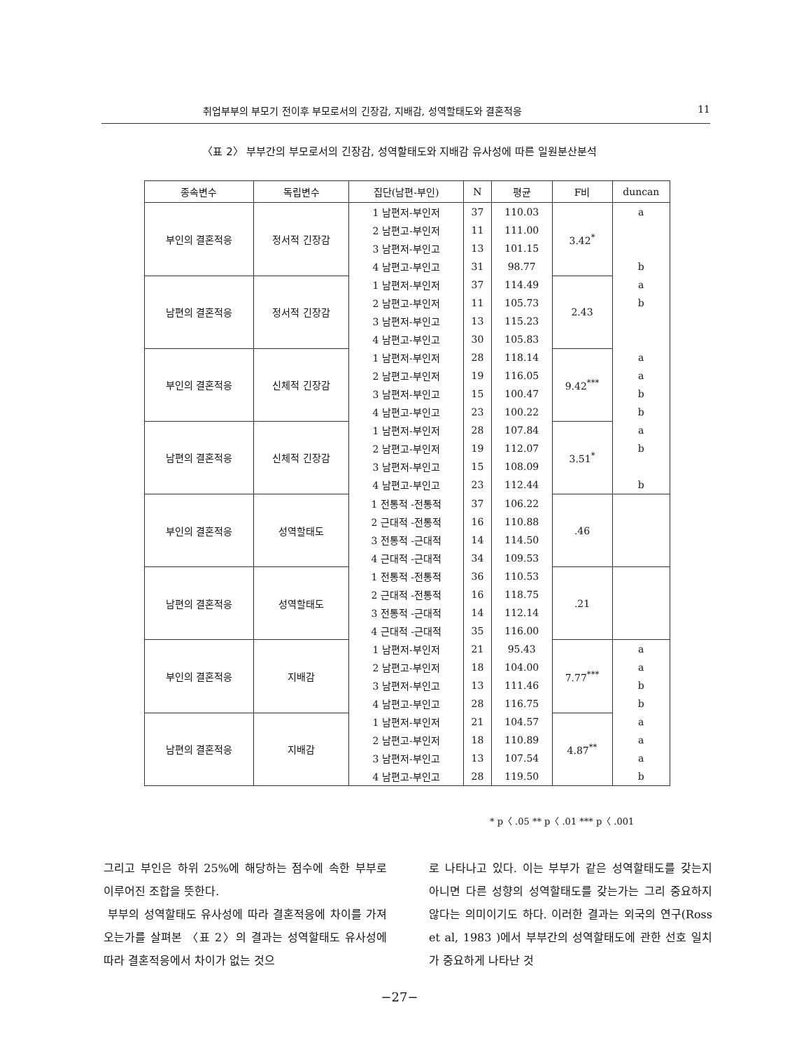취업부부의 부모기 전이후 부모로서의 긴장감, 지배감, 성역할태도와 결혼적응 11
〈표 2〉 부부간의 부모로서의 긴장감, 성역할태도와 지배감 유사성에 따른 일원분산분석
| 종속변수 | 독립변수 | 집단(남편-부인) | N | 평균 | F비 | duncan |
| --- | --- | --- | --- | --- | --- | --- |
| 부인의 결혼적응 | 정서적 긴장감 | 1 남편저-부인저 | 37 | 110.03 | 3.42<sup>*</sup> | a |
| | | 2 남편고-부인저 | 11 | 111.00 | | |
| | | 3 남편저-부인고 | 13 | 101.15 | | |
| | | 4 남편고-부인고 | 31 | 98.77 | | b |
| 남편의 결혼적응 | 정서적 긴장감 | 1 남편저-부인저 | 37 | 114.49 | 2.43 | a |
| | | 2 남편고-부인저 | 11 | 105.73 | | b |
| | | 3 남편저-부인고 | 13 | 115.23 | | |
| | | 4 남편고-부인고 | 30 | 105.83 | | |
| 부인의 결혼적응 | 신체적 긴장감 | 1 남편저-부인저 | 28 | 118.14 | 9.42<sup>***</sup> | a |
| | | 2 남편고-부인저 | 19 | 116.05 | | a |
| | | 3 남편저-부인고 | 15 | 100.47 | | b |
| | | 4 남편고-부인고 | 23 | 100.22 | | b |
| 남편의 결혼적응 | 신체적 긴장감 | 1 남편저-부인저 | 28 | 107.84 | 3.51<sup>*</sup> | a |
| | | 2 남편고-부인저 | 19 | 112.07 | | b |
| | | 3 남편저-부인고 | 15 | 108.09 | | |
| | | 4 남편고-부인고 | 23 | 112.44 | | b |
| 부인의 결혼적응 | 성역할태도 | 1 전통적 -전통적 | 37 | 106.22 | .46 | |
| | | 2 근대적 -전통적 | 16 | 110.88 | | |
| | | 3 전통적 -근대적 | 14 | 114.50 | | |
| | | 4 근대적 -근대적 | 34 | 109.53 | | |
| 남편의 결혼적응 | 성역할태도 | 1 전통적 -전통적 | 36 | 110.53 | .21 | |
| | | 2 근대적 -전통적 | 16 | 118.75 | | |
| | | 3 전통적 -근대적 | 14 | 112.14 | | |
| | | 4 근대적 -근대적 | 35 | 116.00 | | |
| 부인의 결혼적응 | 지배감 | 1 남편저-부인저 | 21 | 95.43 | 7.77<sup>***</sup> | a |
| | | 2 남편고-부인저 | 18 | 104.00 | | a |
| | | 3 남편저-부인고 | 13 | 111.46 | | b |
| | | 4 남편고-부인고 | 28 | 116.75 | | b |
| 남편의 결혼적응 | 지배감 | 1 남편저-부인저 | 21 | 104.57 | 4.87<sup>**</sup> | a |
| | | 2 남편고-부인저 | 18 | 110.89 | | a |
| | | 3 남편저-부인고 | 13 | 107.54 | | a |
| | | 4 남편고-부인고 | 28 | 119.50 | | b |
* p〈 .05 ** p〈 .01 *** p〈 .001
그리고 부인은 하위 25%에 해당하는 점수에 속한 부부로 이루어진 조합을 뜻한다.
부부의 성역할태도 유사성에 따라 결혼적응에 차이를 가져오는가를 살펴본 〈표 2〉의 결과는 성역할태도 유사성에 따라 결혼적응에서 차이가 없는 것으
로 나타나고 있다. 이는 부부가 같은 성역할태도를 갖는지 아니면 다른 성향의 성역할태도를 갖는가는 그리 중요하지 않다는 의미이기도 하다. 이러한 결과는 외국의 연구(Ross et al, 1983 )에서 부부간의 성역할태도에 관한 선호 일치가 중요하게 나타난 것
−27−